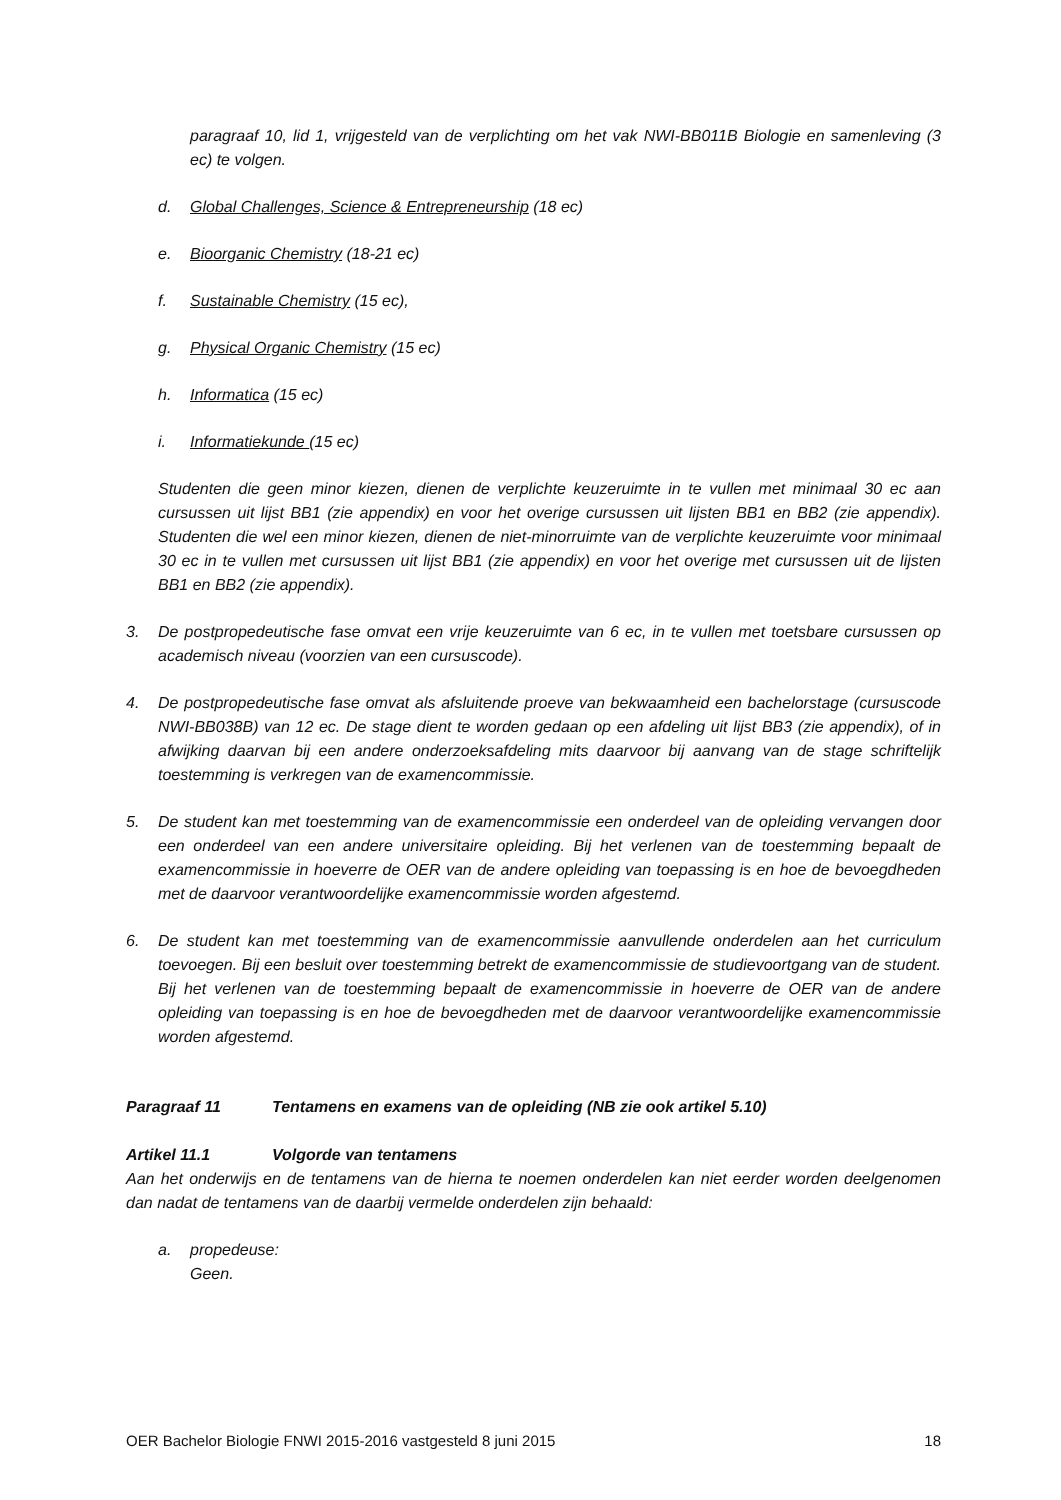paragraaf 10, lid 1, vrijgesteld van de verplichting om het vak NWI-BB011B Biologie en samenleving (3 ec) te volgen.
d. Global Challenges, Science & Entrepreneurship (18 ec)
e. Bioorganic Chemistry (18-21 ec)
f. Sustainable Chemistry (15 ec),
g. Physical Organic Chemistry (15 ec)
h. Informatica (15 ec)
i. Informatiekunde (15 ec)
Studenten die geen minor kiezen, dienen de verplichte keuzeruimte in te vullen met minimaal 30 ec aan cursussen uit lijst BB1 (zie appendix) en voor het overige cursussen uit lijsten BB1 en BB2 (zie appendix). Studenten die wel een minor kiezen, dienen de niet-minorruimte van de verplichte keuzeruimte voor minimaal 30 ec in te vullen met cursussen uit lijst BB1 (zie appendix) en voor het overige met cursussen uit de lijsten BB1 en BB2 (zie appendix).
3. De postpropedeutische fase omvat een vrije keuzeruimte van 6 ec, in te vullen met toetsbare cursussen op academisch niveau (voorzien van een cursuscode).
4. De postpropedeutische fase omvat als afsluitende proeve van bekwaamheid een bachelorstage (cursuscode NWI-BB038B) van 12 ec. De stage dient te worden gedaan op een afdeling uit lijst BB3 (zie appendix), of in afwijking daarvan bij een andere onderzoeksafdeling mits daarvoor bij aanvang van de stage schriftelijk toestemming is verkregen van de examencommissie.
5. De student kan met toestemming van de examencommissie een onderdeel van de opleiding vervangen door een onderdeel van een andere universitaire opleiding. Bij het verlenen van de toestemming bepaalt de examencommissie in hoeverre de OER van de andere opleiding van toepassing is en hoe de bevoegdheden met de daarvoor verantwoordelijke examencommissie worden afgestemd.
6. De student kan met toestemming van de examencommissie aanvullende onderdelen aan het curriculum toevoegen. Bij een besluit over toestemming betrekt de examencommissie de studievoortgang van de student. Bij het verlenen van de toestemming bepaalt de examencommissie in hoeverre de OER van de andere opleiding van toepassing is en hoe de bevoegdheden met de daarvoor verantwoordelijke examencommissie worden afgestemd.
Paragraaf 11 Tentamens en examens van de opleiding (NB zie ook artikel 5.10)
Artikel 11.1 Volgorde van tentamens
Aan het onderwijs en de tentamens van de hierna te noemen onderdelen kan niet eerder worden deelgenomen dan nadat de tentamens van de daarbij vermelde onderdelen zijn behaald:
a. propedeuse:
Geen.
OER Bachelor Biologie FNWI 2015-2016 vastgesteld 8 juni 2015 18